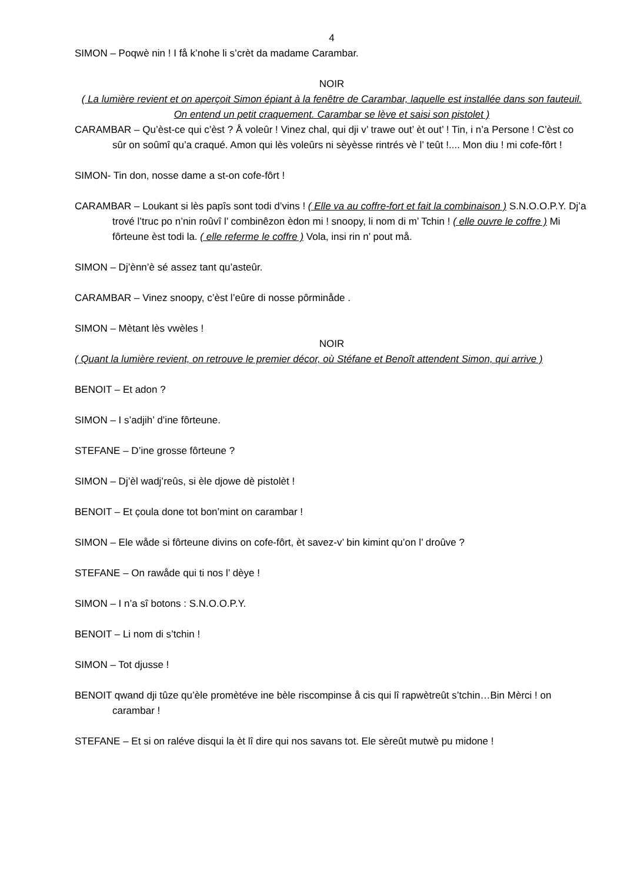4
SIMON – Poqwè nin ! I få k’nohe li s’crèt da madame Carambar.
NOIR
( La lumière revient et on aperçoit Simon épiant à la fenêtre de Carambar, laquelle est installée dans son fauteuil. On entend un petit craquement. Carambar se lève et saisi son pistolet )
CARAMBAR – Qu’èst-ce qui c’èst ? Å voleûr ! Vinez chal, qui dji v’ trawe out’ èt out’ ! Tin, i n’a Persone ! C’èst co sûr on soûmî qu’a craqué. Amon qui lès voleûrs ni sèyèsse rintrés vè l’ teût !.... Mon diu ! mi cofe-fôrt !
SIMON- Tin don, nosse dame a st-on cofe-fôrt !
CARAMBAR – Loukant si lès papîs sont todi d’vins ! ( Elle va au coffre-fort et fait la combinaison ) S.N.O.O.P.Y. Dj’a trové l’truc po n’nin roûvî l’ combinêzon èdon mi ! snoopy, li nom di m’ Tchin ! ( elle ouvre le coffre ) Mi fôrteune èst todi la. ( elle referme le coffre ) Vola, insi rin n’ pout må.
SIMON – Dj’ènn’è sé assez tant qu’asteûr.
CARAMBAR – Vinez snoopy, c’èst l’eûre di nosse pôrminåde .
SIMON – Mètant lès vwèles !
NOIR
( Quant la lumière revient, on retrouve le premier décor, où Stéfane et Benoît attendent Simon, qui arrive )
BENOIT – Et adon ?
SIMON – I s’adjih’ d’ine fôrteune.
STEFANE – D’ine grosse fôrteune ?
SIMON – Dj’èl wadj’reûs, si èle djowe dè pistolèt !
BENOIT – Et çoula done tot bon’mint on carambar !
SIMON – Ele wåde si fôrteune divins on cofe-fôrt, èt savez-v’ bin kimint qu’on l’ droûve ?
STEFANE – On rawåde qui ti nos l’ dèye !
SIMON – I n’a sî botons : S.N.O.O.P.Y.
BENOIT – Li nom di s’tchin !
SIMON – Tot djusse !
BENOIT qwand dji tûze qu’èle promètéve ine bèle riscompinse å cis qui lî rapwètreût s’tchin…Bin Mèrci ! on carambar !
STEFANE – Et si on raléve disqui la èt lî dire qui nos savans tot. Ele sèreût mutwè pu midone !